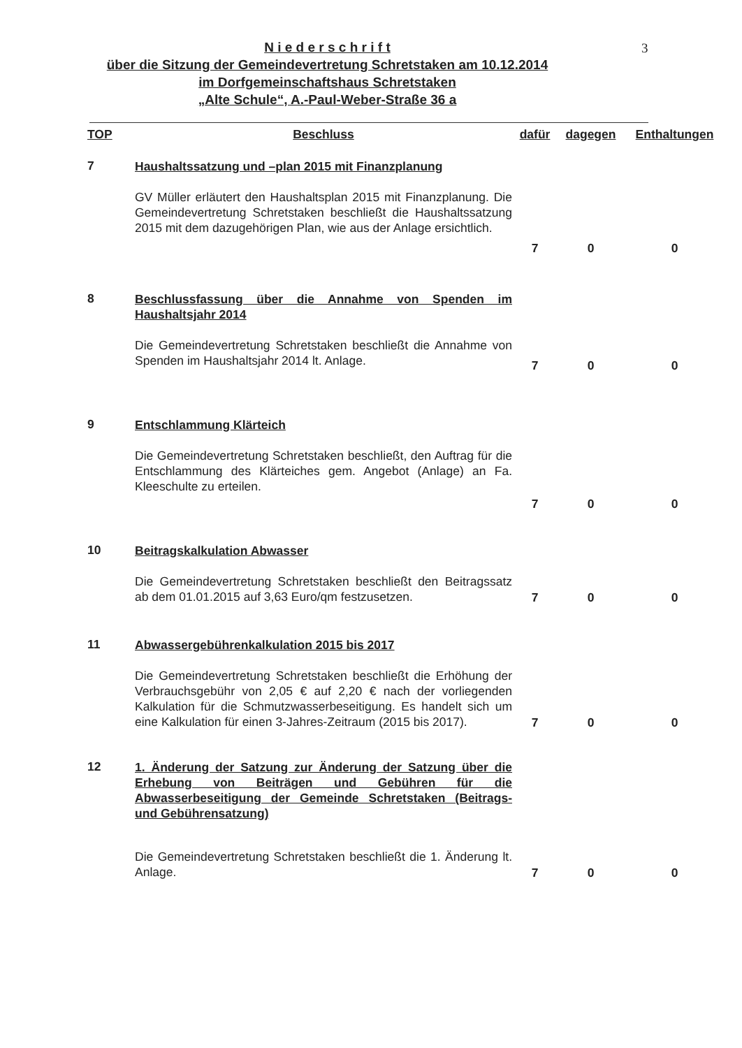3
N i e d e r s c h r i f t
über die Sitzung der Gemeindevertretung Schretstaken am 10.12.2014
im Dorfgemeinschaftshaus Schretstaken
„Alte Schule“, A.-Paul-Weber-Straße 36 a
| TOP | Beschluss | dafür | dagegen | Enthaltungen |
| --- | --- | --- | --- | --- |
| 7 | Haushaltssatzung und –plan 2015 mit Finanzplanung GV Müller erläutert den Haushaltsplan 2015 mit Finanzplanung. Die Gemeindevertretung Schretstaken beschließt die Haushaltssatzung 2015 mit dem dazugehörigen Plan, wie aus der Anlage ersichtlich. | 7 | 0 | 0 |
| 8 | Beschlussfassung über die Annahme von Spenden im Haushaltsjahr 2014 Die Gemeindevertretung Schretstaken beschließt die Annahme von Spenden im Haushaltsjahr 2014 lt. Anlage. | 7 | 0 | 0 |
| 9 | Entschlammung Klärteich Die Gemeindevertretung Schretstaken beschließt, den Auftrag für die Entschlammung des Klärteiches gem. Angebot (Anlage) an Fa. Kleeschulte zu erteilen. | 7 | 0 | 0 |
| 10 | Beitragskalkulation Abwasser Die Gemeindevertretung Schretstaken beschließt den Beitragssatz ab dem 01.01.2015 auf 3,63 Euro/qm festzusetzen. | 7 | 0 | 0 |
| 11 | Abwassergebührenkalkulation 2015 bis 2017 Die Gemeindevertretung Schretstaken beschließt die Erhöhung der Verbrauchsgebühr von 2,05 € auf 2,20 € nach der vorliegenden Kalkulation für die Schmutzwasserbeseitigung. Es handelt sich um eine Kalkulation für einen 3-Jahres-Zeitraum (2015 bis 2017). | 7 | 0 | 0 |
| 12 | 1. Änderung der Satzung zur Änderung der Satzung über die Erhebung von Beiträgen und Gebühren für die Abwasserbeseitigung der Gemeinde Schretstaken (Beitrags- und Gebührensatzung) Die Gemeindevertretung Schretstaken beschließt die 1. Änderung lt. Anlage. | 7 | 0 | 0 |